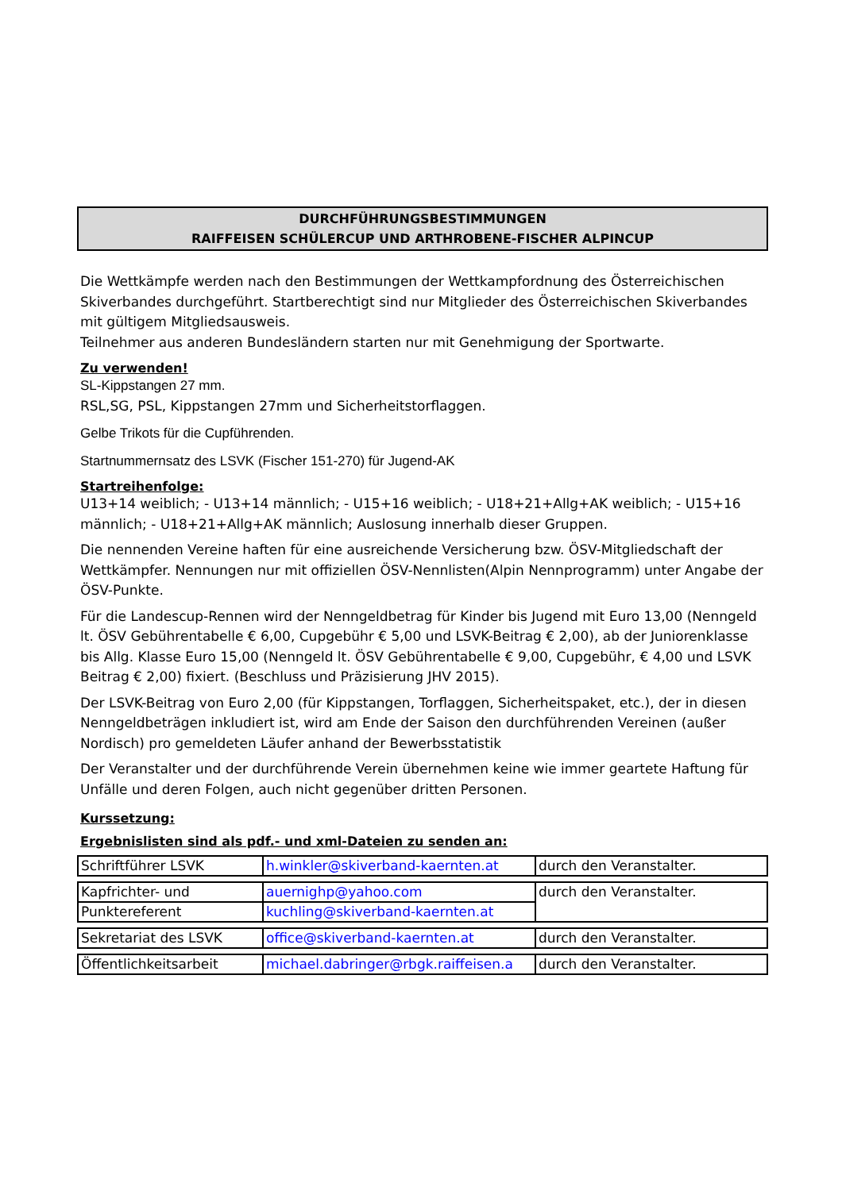DURCHFÜHRUNGSBESTIMMUNGEN
RAIFFEISEN SCHÜLERCUP UND ARTHROBENE-FISCHER ALPINCUP
Die Wettkämpfe werden nach den Bestimmungen der Wettkampfordnung des Österreichischen Skiverbandes durchgeführt. Startberechtigt sind nur Mitglieder des Österreichischen Skiverbandes mit gültigem Mitgliedsausweis.
Teilnehmer aus anderen Bundesländern starten nur mit Genehmigung der Sportwarte.
Zu verwenden!
SL-Kippstangen 27 mm.
RSL,SG, PSL, Kippstangen 27mm und Sicherheitstorflaggen.
Gelbe Trikots für die Cupführenden.
Startnummernsatz des LSVK (Fischer 151-270) für Jugend-AK
Startreihenfolge:
U13+14 weiblich; - U13+14 männlich; - U15+16 weiblich; - U18+21+Allg+AK weiblich; - U15+16 männlich; - U18+21+Allg+AK männlich; Auslosung innerhalb dieser Gruppen.
Die nennenden Vereine haften für eine ausreichende Versicherung bzw. ÖSV-Mitgliedschaft der Wettkämpfer. Nennungen nur mit offiziellen ÖSV-Nennlisten(Alpin Nennprogramm) unter Angabe der ÖSV-Punkte.
Für die Landescup-Rennen wird der Nenngeldbetrag für Kinder bis Jugend mit Euro 13,00 (Nenngeld lt. ÖSV Gebührentabelle € 6,00, Cupgebühr € 5,00 und LSVK-Beitrag € 2,00), ab der Juniorenklasse bis Allg. Klasse Euro 15,00 (Nenngeld lt. ÖSV Gebührentabelle € 9,00, Cupgebühr, € 4,00 und LSVK Beitrag € 2,00) fixiert. (Beschluss und Präzisierung JHV 2015).
Der LSVK-Beitrag von Euro 2,00 (für Kippstangen, Torflaggen, Sicherheitspaket, etc.), der in diesen Nenngeldbeträgen inkludiert ist, wird am Ende der Saison den durchführenden Vereinen (außer Nordisch) pro gemeldeten Läufer anhand der Bewerbsstatistik
Der Veranstalter und der durchführende Verein übernehmen keine wie immer geartete Haftung für Unfälle und deren Folgen, auch nicht gegenüber dritten Personen.
Kurssetzung:
Ergebnislisten sind als pdf.- und xml-Dateien zu senden an:
| Schriftführer LSVK | h.winkler@skiverband-kaernten.at | durch den Veranstalter. |
| Kapfrichter- und | auernighp@yahoo.com | durch den Veranstalter. |
| Punktereferent | kuchling@skiverband-kaernten.at | |
| Sekretariat des LSVK | office@skiverband-kaernten.at | durch den Veranstalter. |
| Öffentlichkeitsarbeit | michael.dabringer@rbgk.raiffeisen.a | durch den Veranstalter. |